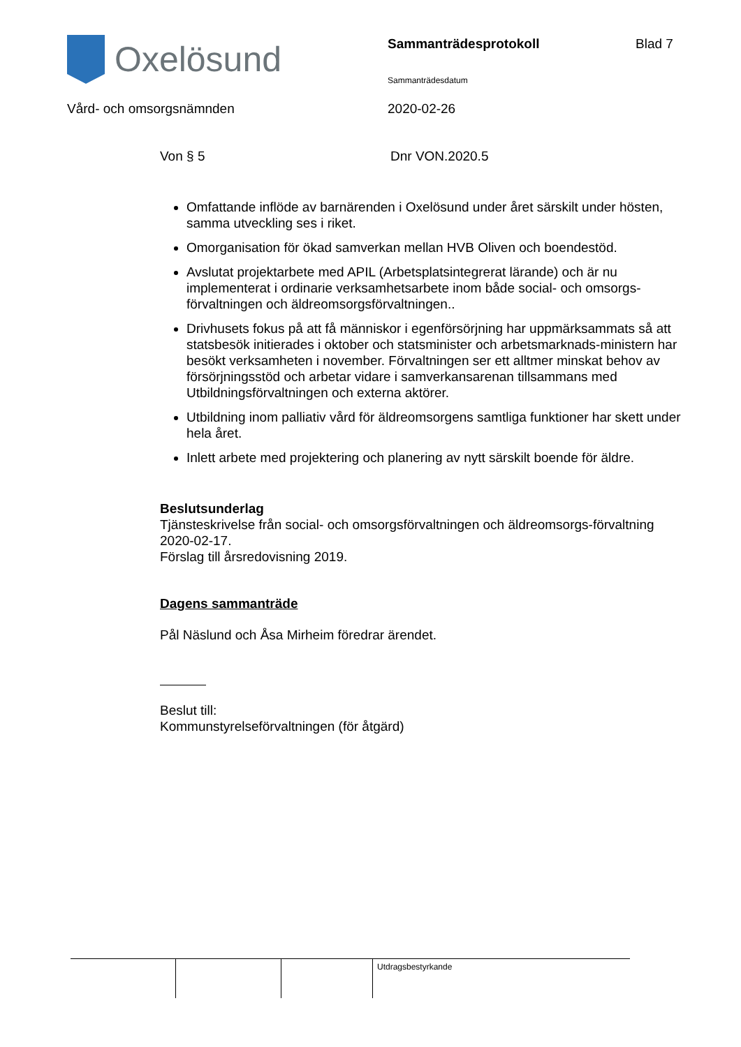Oxelösund Sammanträdesprotokoll Blad 7
Sammanträdesdatum
Vård- och omsorgsnämnden 2020-02-26
Von § 5 Dnr VON.2020.5
Omfattande inflöde av barnärenden i Oxelösund under året särskilt under hösten, samma utveckling ses i riket.
Omorganisation för ökad samverkan mellan HVB Oliven och boendestöd.
Avslutat projektarbete med APIL (Arbetsplatsintegrerat lärande) och är nu implementerat i ordinarie verksamhetsarbete inom både social- och omsorgs-förvaltningen och äldreomsorgsförvaltningen..
Drivhusets fokus på att få människor i egenförsörjning har uppmärksammats så att statsbesök initierades i oktober och statsminister och arbetsmarknads-ministern har besökt verksamheten i november. Förvaltningen ser ett alltmer minskat behov av försörjningsstöd och arbetar vidare i samverkansarenan tillsammans med Utbildningsförvaltningen och externa aktörer.
Utbildning inom palliativ vård för äldreomsorgens samtliga funktioner har skett under hela året.
Inlett arbete med projektering och planering av nytt särskilt boende för äldre.
Beslutsunderlag
Tjänsteskrivelse från social- och omsorgsförvaltningen och äldreomsorgs-förvaltning 2020-02-17.
Förslag till årsredovisning 2019.
Dagens sammanträde
Pål Näslund och Åsa Mirheim föredrar ärendet.
Beslut till:
Kommunstyrelseförvaltningen (för åtgärd)
Utdragsbestyrkande